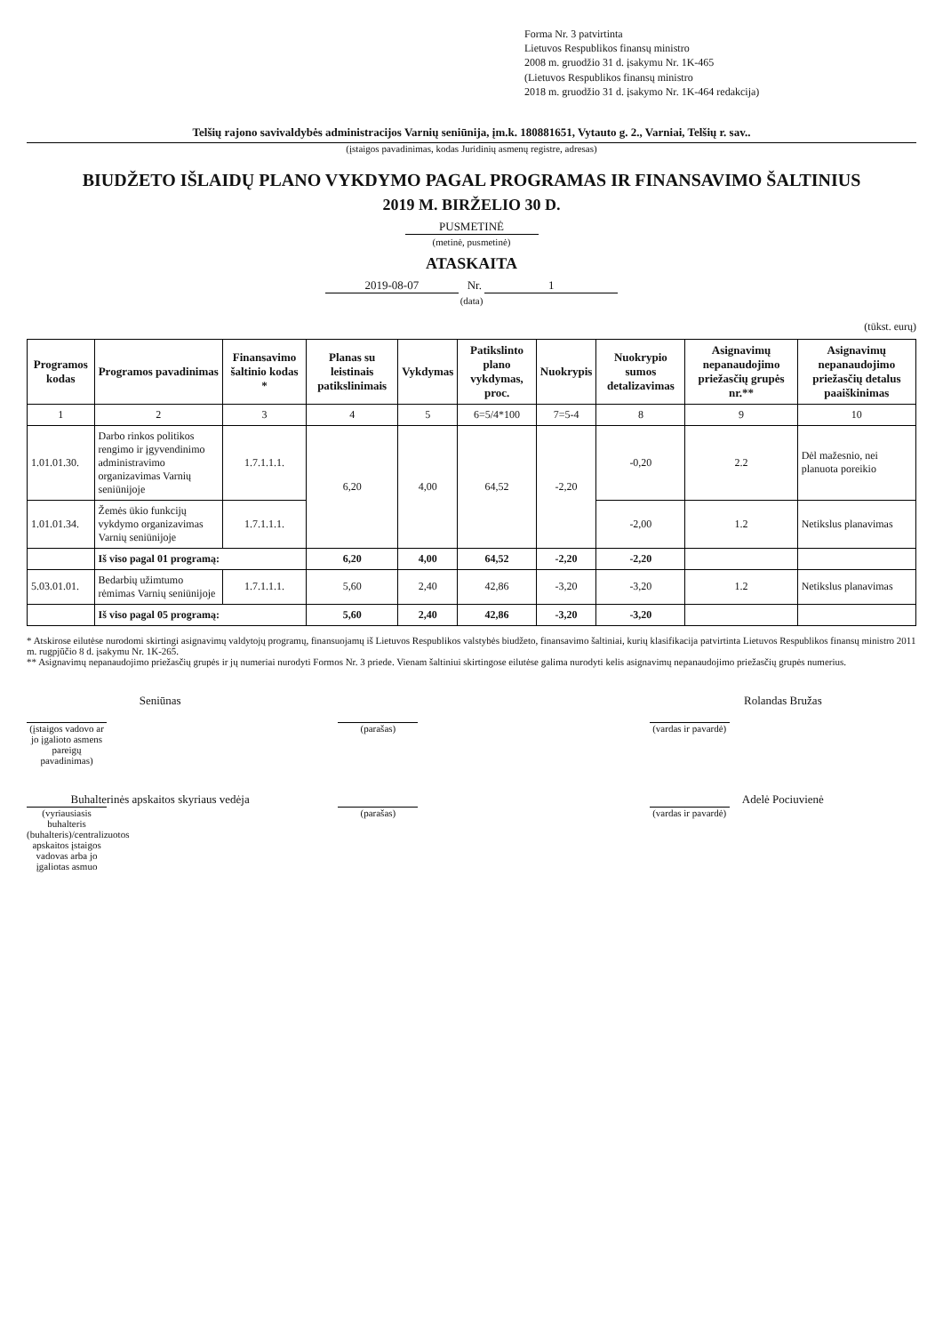Forma Nr. 3 patvirtinta
Lietuvos Respublikos finansų ministro
2008 m. gruodžio 31 d. įsakymu Nr. 1K-465
(Lietuvos Respublikos finansų ministro
2018 m. gruodžio 31 d. įsakymo Nr. 1K-464 redakcija)
Telšių rajono savivaldybės administracijos Varnių seniūnija, įm.k. 180881651, Vytauto g. 2., Varniai, Telšių r. sav..
(įstaigos pavadinimas, kodas Juridinių asmenų registre, adresas)
BIUDŽETO IŠLAIDŲ PLANO VYKDYMO PAGAL PROGRAMAS IR FINANSAVIMO ŠALTINIUS
2019 M. BIRŽELIO 30 D.
PUSMETINĖ
(metinė, pusmetinė)
ATASKAITA
2019-08-07 Nr. 1
(data)
(tūkst. eurų)
| Programos kodas | Programos pavadinimas | Finansavimo šaltinio kodas * | Planas su leistinais patikslinimais | Vykdymas | Patikslinto plano vykdymas, proc. | Nuokrypis | Nuokrypio sumos detalizavimas | Asignavimų nepanaudojimo priežasčių grupės nr.** | Asignavimų nepanaudojimo priežasčių detalus paaiškinimas |
| --- | --- | --- | --- | --- | --- | --- | --- | --- | --- |
| 1 | 2 | 3 | 4 | 5 | 6=5/4*100 | 7=5-4 | 8 | 9 | 10 |
| 1.01.01.30. | Darbo rinkos politikos rengimo ir įgyvendinimo administravimo organizavimas Varnių seniūnijoje | 1.7.1.1.1. | 6,20 | 4,00 | 64,52 | -2,20 | -0,20 | 2.2 | Dėl mažesnio, nei planuota poreikio |
| 1.01.01.34. | Žemės ūkio funkcijų vykdymo organizavimas Varnių seniūnijoje | 1.7.1.1.1. | | | | | -2,00 | 1.2 | Netikslus planavimas |
| | Iš viso pagal 01 programą: | | 6,20 | 4,00 | 64,52 | -2,20 | -2,20 | | |
| 5.03.01.01. | Bedarbių užimtumo rėmimas Varnių seniūnijoje | 1.7.1.1.1. | 5,60 | 2,40 | 42,86 | -3,20 | -3,20 | 1.2 | Netikslus planavimas |
| | Iš viso pagal 05 programą: | | 5,60 | 2,40 | 42,86 | -3,20 | -3,20 | | |
* Atskirose eilutėse nurodomi skirtingi asignavimų valdytojų programų, finansuojamų iš Lietuvos Respublikos valstybės biudžeto, finansavimo šaltiniai, kurių klasifikacija patvirtinta Lietuvos Respublikos finansų ministro 2011 m. rugpjūčio 8 d. įsakymu Nr. 1K-265.
** Asignavimų nepanaudojimo priežasčių grupės ir jų numeriai nurodyti Formos Nr. 3 priede. Vienam šaltiniui skirtingose eilutėse galima nurodyti kelis asignavimų nepanaudojimo priežasčių grupės numerius.
Seniūnas
(įstaigos vadovo ar jo įgalioto asmens pareigų pavadinimas)
(parašas)
Rolandas Bružas
(vardas ir pavardė)
Buhalterinės apskaitos skyriaus vedėja
(vyriausiasis buhalteris (buhalteris)/centralizuotos apskaitos įstaigos vadovas arba jo įgaliotas asmuo
(parašas)
Adelė Pociuvienė
(vardas ir pavardė)